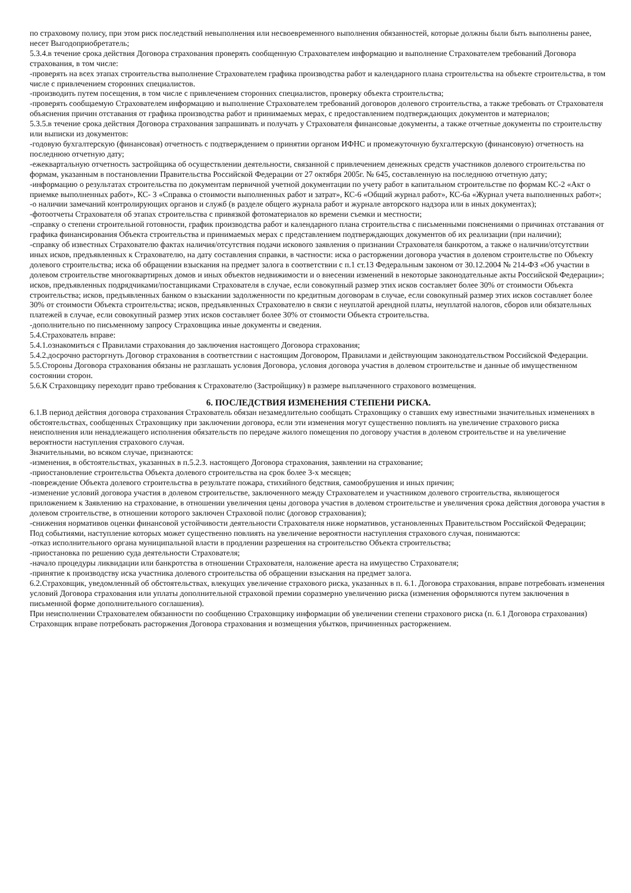по страховому полису, при этом риск последствий невыполнения или несвоевременного выполнения обязанностей, которые должны были быть выполнены ранее, несет Выгодоприобретатель;
5.3.4.в течение срока действия Договора страхования проверять сообщенную Страхователем информацию и выполнение Страхователем требований Договора страхования, в том числе:
-проверять на всех этапах строительства выполнение Страхователем графика производства работ и календарного плана строительства на объекте строительства, в том числе с привлечением сторонних специалистов.
-производить путем посещения, в том числе с привлечением сторонних специалистов, проверку объекта строительства;
-проверять сообщаемую Страхователем информацию и выполнение Страхователем требований договоров долевого строительства, а также требовать от Страхователя объяснения причин отставания от графика производства работ и принимаемых мерах, с предоставлением подтверждающих документов и материалов;
5.3.5.в течение срока действия Договора страхования запрашивать и получать у Страхователя финансовые документы, а также отчетные документы по строительству или выписки из документов:
-годовую бухгалтерскую (финансовая) отчетность с подтверждением о принятии органом ИФНС и промежуточную бухгалтерскую (финансовую) отчетность на последнюю отчетную дату;
-ежеквартальную отчетность застройщика об осуществлении деятельности, связанной с привлечением денежных средств участников долевого строительства по формам, указанным в постановлении Правительства Российской Федерации от 27 октября 2005г. № 645, составленную на последнюю отчетную дату;
-информацию о результатах строительства по документам первичной учетной документации по учету работ в капитальном строительстве по формам КС-2 «Акт о приемке выполненных работ», КС- 3 «Справка о стоимости выполненных работ и затрат», КС-6 «Общий журнал работ», КС-6а «Журнал учета выполненных работ»;
-о наличии замечаний контролирующих органов и служб (в разделе общего журнала работ и журнале авторского надзора или в иных документах);
-фотоотчеты Страхователя об этапах строительства с привязкой фотоматериалов ко времени съемки и местности;
-справку о степени строительной готовности, график производства работ и календарного плана строительства с письменными пояснениями о причинах отставания от графика финансирования Объекта строительства и принимаемых мерах с представлением подтверждающих документов об их реализации (при наличии);
-справку об известных Страхователю фактах наличия/отсутствия подачи искового заявления о признании Страхователя банкротом, а также о наличии/отсутствии иных исков, предъявленных к Страхователю, на дату составления справки, в частности: иска о расторжении договора участия в долевом строительстве по Объекту долевого строительства; иска об обращении взыскания на предмет залога в соответствии с п.1 ст.13 Федеральным законом от 30.12.2004 № 214-ФЗ «Об участии в долевом строительстве многоквартирных домов и иных объектов недвижимости и о внесении изменений в некоторые законодательные акты Российской Федерации»; исков, предъявленных подрядчиками/поставщиками Страхователя в случае, если совокупный размер этих исков составляет более 30% от стоимости Объекта строительства; исков, предъявленных банком о взыскании задолженности по кредитным договорам в случае, если совокупный размер этих исков составляет более 30% от стоимости Объекта строительства; исков, предъявленных Страхователю в связи с неуплатой арендной платы, неуплатой налогов, сборов или обязательных платежей в случае, если совокупный размер этих исков составляет более 30% от стоимости Объекта строительства.
-дополнительно по письменному запросу Страховщика иные документы и сведения.
5.4.Страхователь вправе:
5.4.1.ознакомиться с Правилами страхования до заключения настоящего Договора страхования;
5.4.2.досрочно расторгнуть Договор страхования в соответствии с настоящим Договором, Правилами и действующим законодательством Российской Федерации.
5.5.Стороны Договора страхования обязаны не разглашать условия Договора, условия договора участия в долевом строительстве и данные об имущественном состоянии сторон.
5.6.К Страховщику переходит право требования к Страхователю (Застройщику) в размере выплаченного страхового возмещения.
6. ПОСЛЕДСТВИЯ ИЗМЕНЕНИЯ СТЕПЕНИ РИСКА.
6.1.В период действия договора страхования Страхователь обязан незамедлительно сообщать Страховщику о ставших ему известными значительных изменениях в обстоятельствах, сообщенных Страховщику при заключении договора, если эти изменения могут существенно повлиять на увеличение страхового риска неисполнения или ненадлежащего исполнения обязательств по передаче жилого помещения по договору участия в долевом строительстве и на увеличение вероятности наступления страхового случая.
Значительными, во всяком случае, признаются:
-изменения, в обстоятельствах, указанных в п.5.2.3. настоящего Договора страхования, заявлении на страхование;
-приостановление строительства Объекта долевого строительства на срок более 3-х месяцев;
-повреждение Объекта долевого строительства в результате пожара, стихийного бедствия, самообрушения и иных причин;
-изменение условий договора участия в долевом строительстве, заключенного между Страхователем и участником долевого строительства, являющегося приложением к Заявлению на страхование, в отношении увеличения цены договора участия в долевом строительстве и увеличения срока действия договора участия в долевом строительстве, в отношении которого заключен Страховой полис (договор страхования);
-снижения нормативов оценки финансовой устойчивости деятельности Страхователя ниже нормативов, установленных Правительством Российской Федерации;
Под событиями, наступление которых может существенно повлиять на увеличение вероятности наступления страхового случая, понимаются:
-отказ исполнительного органа муниципальной власти в продлении разрешения на строительство Объекта строительства;
-приостановка по решению суда деятельности Страхователя;
-начало процедуры ликвидации или банкротства в отношении Страхователя, наложение ареста на имущество Страхователя;
-принятие к производству иска участника долевого строительства об обращении взыскания на предмет залога.
6.2.Страховщик, уведомленный об обстоятельствах, влекущих увеличение страхового риска, указанных в п. 6.1. Договора страхования, вправе потребовать изменения условий Договора страхования или уплаты дополнительной страховой премии соразмерно увеличению риска (изменения оформляются путем заключения в письменной форме дополнительного соглашения).
При неисполнении Страхователем обязанности по сообщению Страховщику информации об увеличении степени страхового риска (п. 6.1 Договора страхования) Страховщик вправе потребовать расторжения Договора страхования и возмещения убытков, причиненных расторжением.